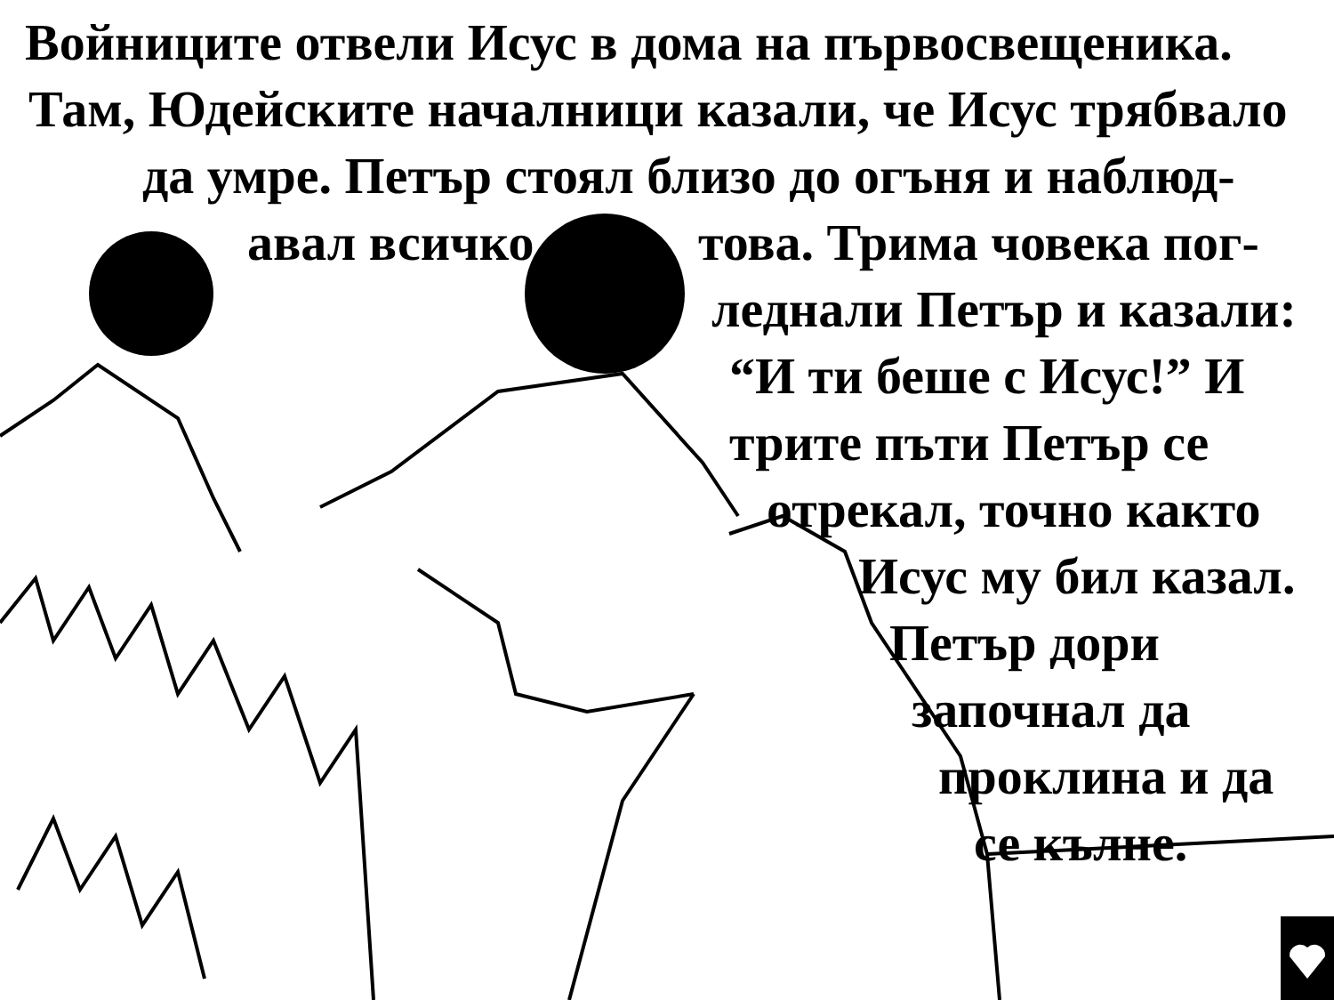Войниците отвели Исус в дома на първосвещеника.
Там, Юдейските началници казали, че Исус трябвало
да умре. Петър стоял близо до огъня и наблюд-
авал всичко това. Трима човека пог-
леднали Петър и казали:
“И ти беше с Исус!” И
трите пъти Петър се
отрекал, точно както
Исус му бил казал.
Петър дори
започнал да
проклина и да
се кълне.